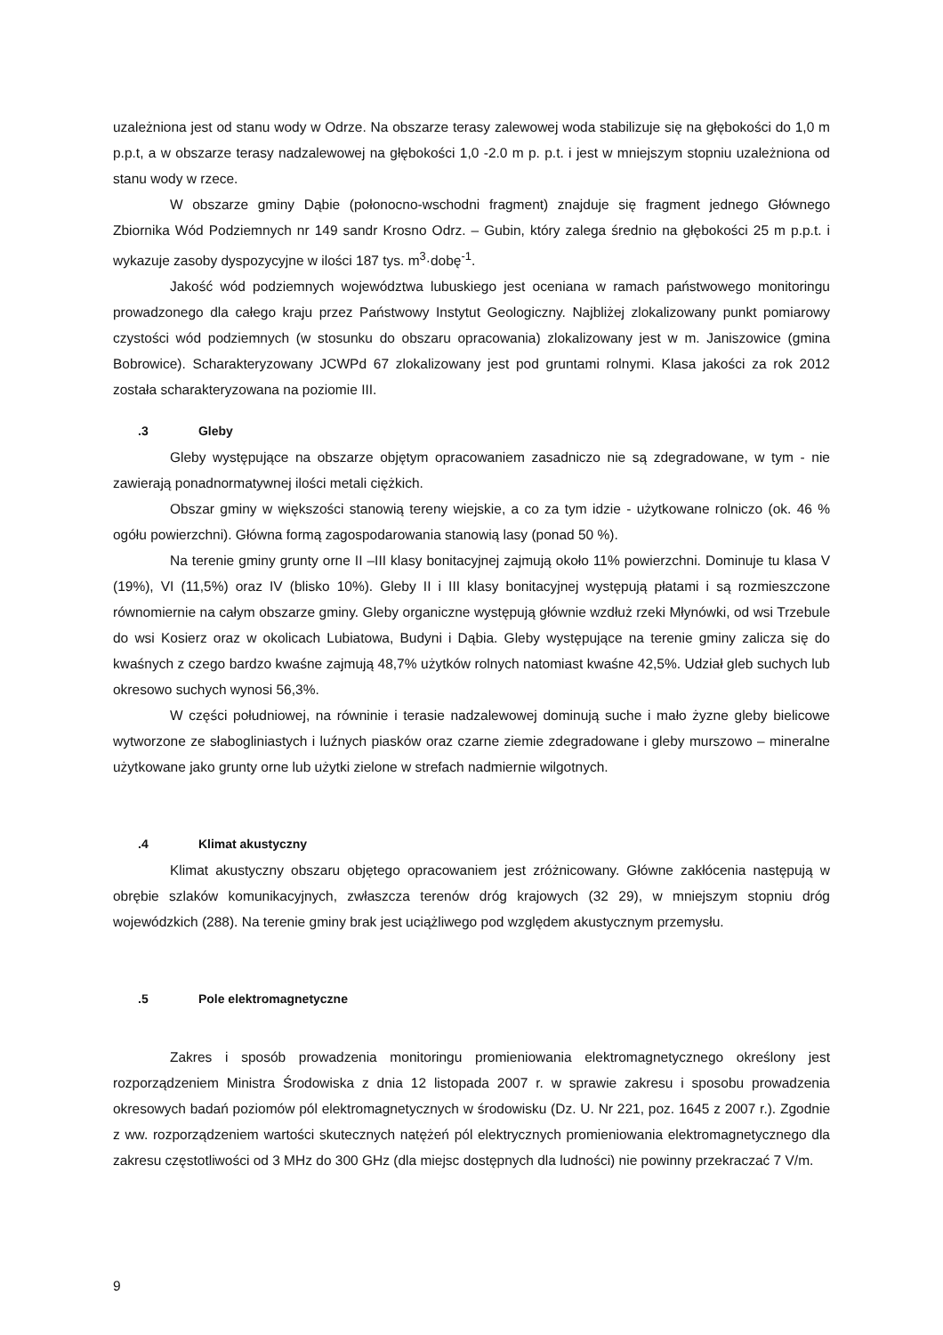uzależniona jest od stanu wody w Odrze. Na obszarze terasy zalewowej woda stabilizuje się na głębokości do 1,0 m p.p.t, a w obszarze terasy nadzalewowej na głębokości 1,0 -2.0 m p. p.t. i jest w mniejszym stopniu uzależniona od stanu wody w rzece.
W obszarze gminy Dąbie (połonocno-wschodni fragment) znajduje się fragment jednego Głównego Zbiornika Wód Podziemnych nr 149 sandr Krosno Odrz. – Gubin, który zalega średnio na głębokości 25 m p.p.t. i wykazuje zasoby dyspozycyjne w ilości 187 tys. m<sup>3</sup>·dobę<sup>-1</sup>.
Jakość wód podziemnych województwa lubuskiego jest oceniana w ramach państwowego monitoringu prowadzonego dla całego kraju przez Państwowy Instytut Geologiczny. Najbliżej zlokalizowany punkt pomiarowy czystości wód podziemnych (w stosunku do obszaru opracowania) zlokalizowany jest w m. Janiszowice (gmina Bobrowice). Scharakteryzowany JCWPd 67 zlokalizowany jest pod gruntami rolnymi. Klasa jakości za rok 2012 została scharakteryzowana na poziomie III.
.3 Gleby
Gleby występujące na obszarze objętym opracowaniem zasadniczo nie są zdegradowane, w tym - nie zawierają ponadnormatywnej ilości metali ciężkich.
Obszar gminy w większości stanowią tereny wiejskie, a co za tym idzie - użytkowane rolniczo (ok. 46 % ogółu powierzchni). Główna formą zagospodarowania stanowią lasy (ponad 50 %).
Na terenie gminy grunty orne II –III klasy bonitacyjnej zajmują około 11% powierzchni. Dominuje tu klasa V (19%), VI (11,5%) oraz IV (blisko 10%). Gleby II i III klasy bonitacyjnej występują płatami i są rozmieszczone równomiernie na całym obszarze gminy. Gleby organiczne występują głównie wzdłuż rzeki Młynówki, od wsi Trzebule do wsi Kosierz oraz w okolicach Lubiatowa, Budyni i Dąbia. Gleby występujące na terenie gminy zalicza się do kwaśnych z czego bardzo kwaśne zajmują 48,7% użytków rolnych natomiast kwaśne 42,5%. Udział gleb suchych lub okresowo suchych wynosi 56,3%.
W części południowej, na równinie i terasie nadzalewowej dominują suche i mało żyzne gleby bielicowe wytworzone ze słabogliniastych i luźnych piasków oraz czarne ziemie zdegradowane i gleby murszowo – mineralne użytkowane jako grunty orne lub użytki zielone w strefach nadmiernie wilgotnych.
.4 Klimat akustyczny
Klimat akustyczny obszaru objętego opracowaniem jest zróżnicowany. Główne zakłócenia następują w obrębie szlaków komunikacyjnych, zwłaszcza terenów dróg krajowych (32 29), w mniejszym stopniu dróg wojewódzkich (288). Na terenie gminy brak jest uciążliwego pod względem akustycznym przemysłu.
.5 Pole elektromagnetyczne
Zakres i sposób prowadzenia monitoringu promieniowania elektromagnetycznego określony jest rozporządzeniem Ministra Środowiska z dnia 12 listopada 2007 r. w sprawie zakresu i sposobu prowadzenia okresowych badań poziomów pól elektromagnetycznych w środowisku (Dz. U. Nr 221, poz. 1645 z 2007 r.). Zgodnie z ww. rozporządzeniem wartości skutecznych natężeń pól elektrycznych promieniowania elektromagnetycznego dla zakresu częstotliwości od 3 MHz do 300 GHz (dla miejsc dostępnych dla ludności) nie powinny przekraczać 7 V/m.
9